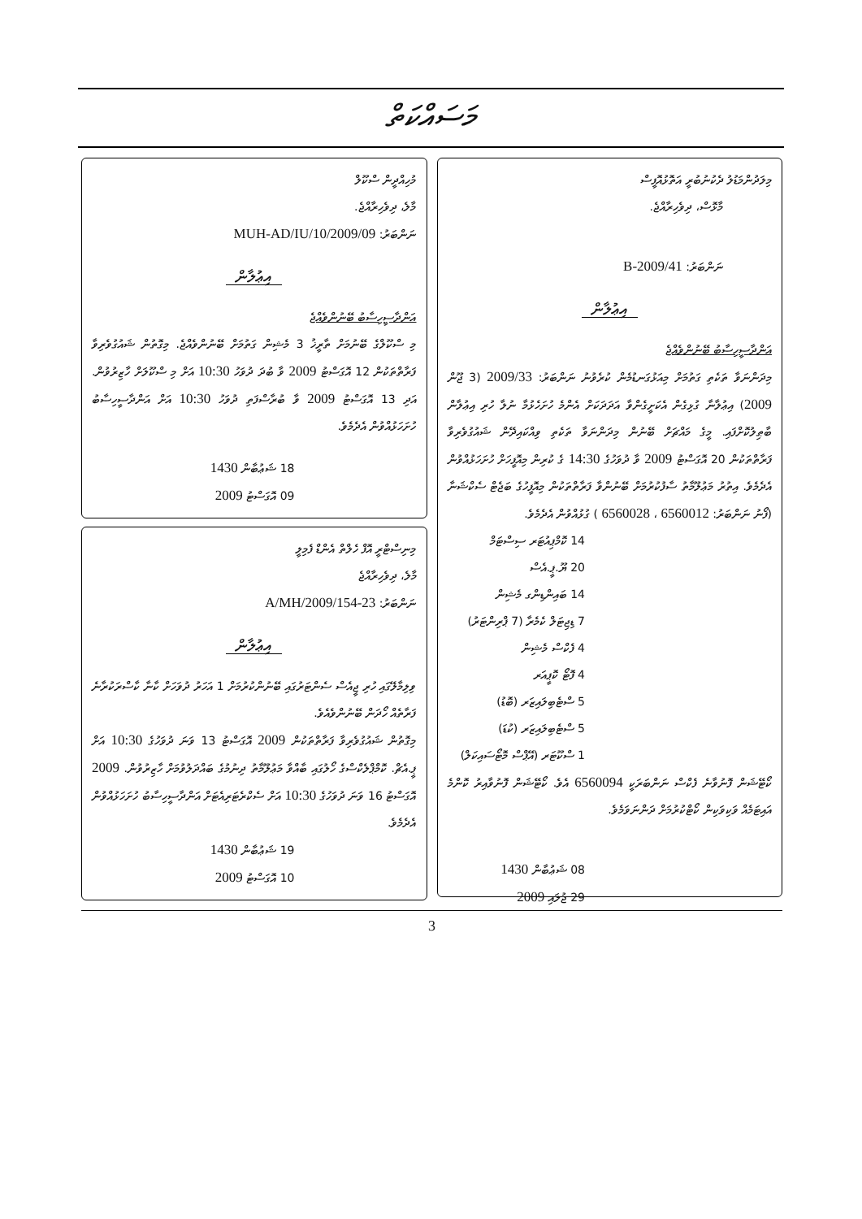މަސައްކަތް
މިލަދުންމަޑުލު ދެކުނުބުރީ އަތޮޅުއޮފީސް
މާޅޮސް، ދިވެހިރާއްޖެ.
ނަންބަރު: B-2009/41
އިޢުލާން
އަންދާސީހިސާބު ބޭނުންވެއްޖެ
މިދަންނަވާ ތަކެތި ގަތުމަށް މިއަޅުގަނޑުމެން ކުރެވުނު ނަންބަރު: 2009/33 (3 ޖޫން 2009) އިޢުލާނާ ގުޅިގެން އެކަށީގެންވާ އަދަދަކަށް އެންމެ ހުށަހެޅުމާ ނުލާ ހުރި އިޢުލާން ބާޠިލުކޮށްފައި. މީގެ މައްޗަށް ބޭނުން މިދަންނަވާ ތަކެތި ވިއްކައިދޭން ޝައުގުވެރިވާ ފަރާތްތަކުން 20 އޮގަސްޓު 2009 ވާ ދުވަހުގެ 14:30 ގެ ކުރިން މިއޮފީހަށް ހުށަހަޅުއްވުން އެދެމެވެ. އިތުރު މަޢުލޫމާތު ސާފުކުރުމަށް ބޭނުންވާ ފަރާތްތަކުން މިއޮފީހުގެ ބަޖެޓް ސެކްޝަނާ (ފޯނު ނަންބަރު: 6560012 ، 6560028 ) ގުޅުއްވުން އެދެމެވެ.
14 ކޮމްޕިއުޓަރ ސިސްޓަމް
20 ޔޫ.ޕީ.އެސް
14 ބައިންޑިންގ މެޝިން
7 ޑިޖިޓަލް ކެމެރާ (7 ޕްރިންޓަރު)
4 ފެކްސް މެޝިން
4 ފޮޓޯ ކޮޕީއަރ
5 ސްޓެބިލައިޒަރ (ބޮޑު)
5 ސްޓެބިލައިޒަރ (ކުޑަ)
1 ސްކޫޓަރ (އޭޕްސް މޮޓޯސައިކަލް)
ކޯޓޭޝަން ފޮނުވާނެ ފެކްސް ނަންބަރަކީ 6560094 އެވެ. ކޯޓޭޝަން ފޮނުވާއިރު ކޮންމެ އައިޓަމެއް ވަކިވަކިން ކޯޓްކުރުމަށް ދަންނަވަމެވެ.
08 ޝަޢުބާން 1430
29 ޖުލައި 2009
މުހިއްދީން ސްކޫލް
މާލެ، ދިވެހިރާއްޖެ.
ނަންބަރު: MUH-AD/IU/10/2009/09
އިޢުލާން
އަންދާސީހިސާބު ބޭނުންވެއްޖެ
މި ސްކޫލްގެ ބޭނުމަށް ތާރީޚު 3 މެޝިން ގަތުމަށް ބޭނުންވެއްޖެ. މިގޮތުން ޝައުގުވެރިވާ ފަރާތްތަކުން 12 އޮގަސްޓު 2009 ވާ ބުދަ ދުވަހު 10:30 އަށް މި ސްކޫލަށް ހާޒިރުވުން. އަދި 13 އޮގަސްޓު 2009 ވާ ބުރާސްފަތި ދުވަހު 10:30 އަށް އަންދާސީހިސާބު ހުށަހަޅުއްވުން އެދެމެވެ.
18 ޝަޢުބާން 1430
09 އޮގަސްޓު 2009
މިނިސްޓްރީ އޮފް ހެލްތް އެންޑް ފެމިލީ
މާލެ، ދިވެހިރާއްޖެ
ނަންބަރު: 23-A/MH/2009/154
އިޢުލާން
ވިލިމާލޭގައި ހުރި ޖީއެސް ސެންޓަރުގައި ބޭނުންކުރުމަށް 1 އަހަރު ދުވަހަށް ކާނާ ކާސްރަކުރާނެ ފަރާތެއް ހޯދަން ބޭނުންވެއެވެ.
މިގޮތުން ޝައުގުވެރިވާ ފަރާތްތަކުން 2009 އޮގަސްޓު 13 ވަނަ ދުވަހުގެ 10:30 އަށް ޕީ.އެޗް. ކޮމްޕްލެކްސްގެ ހޯލުގައި ބާއްވާ މަޢުލޫމާތު ދިނުމުގެ ބައްދަލުވުމަށް ހާޒިރުވުން. 2009 އޮގަސްޓު 16 ވަނަ ދުވަހުގެ 10:30 އަށް ސެކްރެޓަރިއެޓަށް އަންދާސީހިސާބު ހުށަހަޅުއްވުން އެދެމެވެ.
19 ޝަޢުބާން 1430
10 އޮގަސްޓު 2009
3